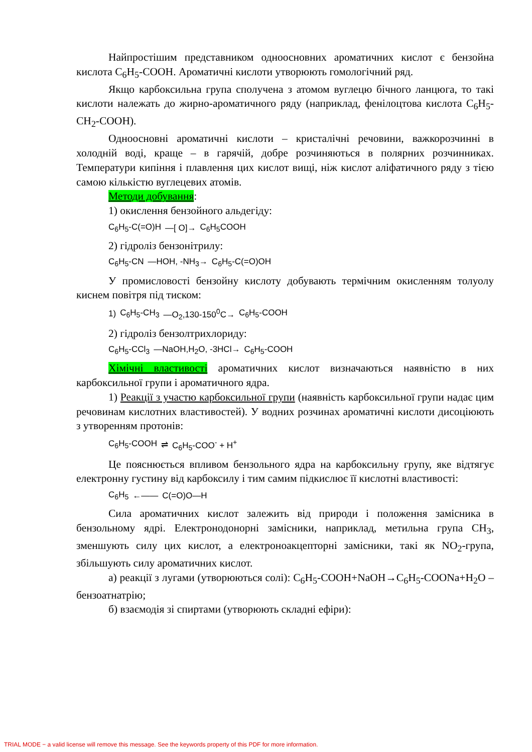Найпростішим представником одноосновних ароматичних кислот є бензойна кислота C<sub>6</sub>H<sub>5</sub>-COOH. Ароматичні кислоти утворюють гомологічний ряд.
Якщо карбоксильна група сполучена з атомом вуглецю бічного ланцюга, то такі кислоти належать до жирно-ароматичного ряду (наприклад, фенілоцтова кислота C<sub>6</sub>H<sub>5</sub>-CH<sub>2</sub>-COOH).
Одноосновні ароматичні кислоти – кристалічні речовини, важкорозчинні в холодній воді, краще – в гарячій, добре розчиняються в полярних розчинниках. Температури кипіння і плавлення цих кислот вищі, ніж кислот аліфатичного ряду з тією самою кількістю вуглецевих атомів.
Методи добування:
1) окислення бензойного альдегіду:
C<sub>6</sub>H<sub>5</sub>-C(=O)H —[ O]→ C<sub>6</sub>H<sub>5</sub>COOH
2) гідроліз бензонітрилу:
C<sub>6</sub>H<sub>5</sub>-CN —HOH, -NH<sub>3</sub>→ C<sub>6</sub>H<sub>5</sub>-C(=O)OH
У промисловості бензойну кислоту добувають термічним окисленням толуолу киснем повітря під тиском:
1) C<sub>6</sub>H<sub>5</sub>-CH<sub>3</sub> —O<sub>2</sub>,130-150<sup>0</sup>C→ C<sub>6</sub>H<sub>5</sub>-COOH
2) гідроліз бензолтрихлориду:
C<sub>6</sub>H<sub>5</sub>-CCl<sub>3</sub> —NaOH,H<sub>2</sub>O, -3HCl→ C<sub>6</sub>H<sub>5</sub>-COOH
Хімічні властивості ароматичних кислот визначаються наявністю в них карбоксильної групи і ароматичного ядра.
1) Реакції з участю карбоксильної групи (наявність карбоксильної групи надає цим речовинам кислотних властивостей). У водних розчинах ароматичні кислоти дисоціюють з утворенням протонів:
C<sub>6</sub>H<sub>5</sub>-COOH ⇌ C<sub>6</sub>H<sub>5</sub>-COO<sup>-</sup> + H<sup>+</sup>
Це пояснюється впливом бензольного ядра на карбоксильну групу, яке відтягує електронну густину від карбоксилу і тим самим підкислює її кислотні властивості:
C<sub>6</sub>H<sub>5</sub> ←—— C(=O)O—H
Сила ароматичних кислот залежить від природи і положення замісника в бензольному ядрі. Електронодонорні замісники, наприклад, метильна група CH<sub>3</sub>, зменшують силу цих кислот, а електроноакцепторні замісники, такі як NO<sub>2</sub>-група, збільшують силу ароматичних кислот.
а) реакції з лугами (утворюються солі): C<sub>6</sub>H<sub>5</sub>-COOH+NaOH→C<sub>6</sub>H<sub>5</sub>-COONa+H<sub>2</sub>O – бензоатнатрію;
б) взаємодія зі спиртами (утворюють складні ефіри):
TRIAL MODE − a valid license will remove this message. See the keywords property of this PDF for more information.